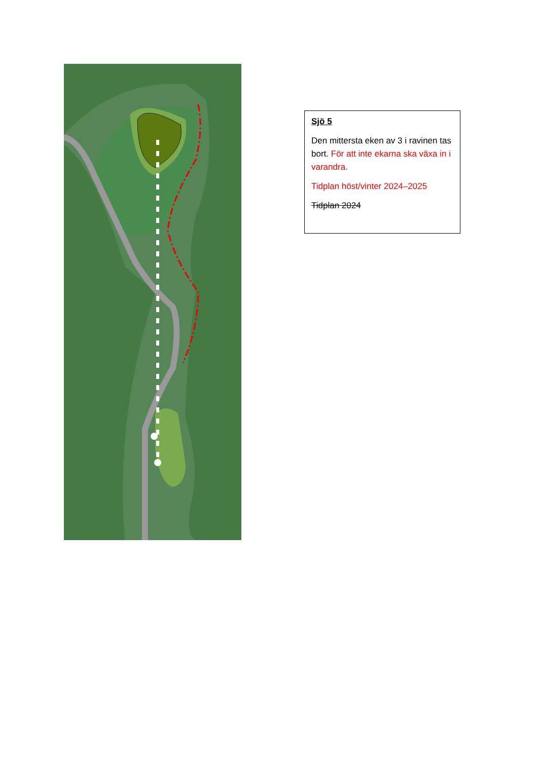Sjö 5
Den mittersta eken av 3 i ravinen tas bort. För att inte ekarna ska växa in i varandra.
Tidplan höst/vinter 2024–2025
Tidplan 2024